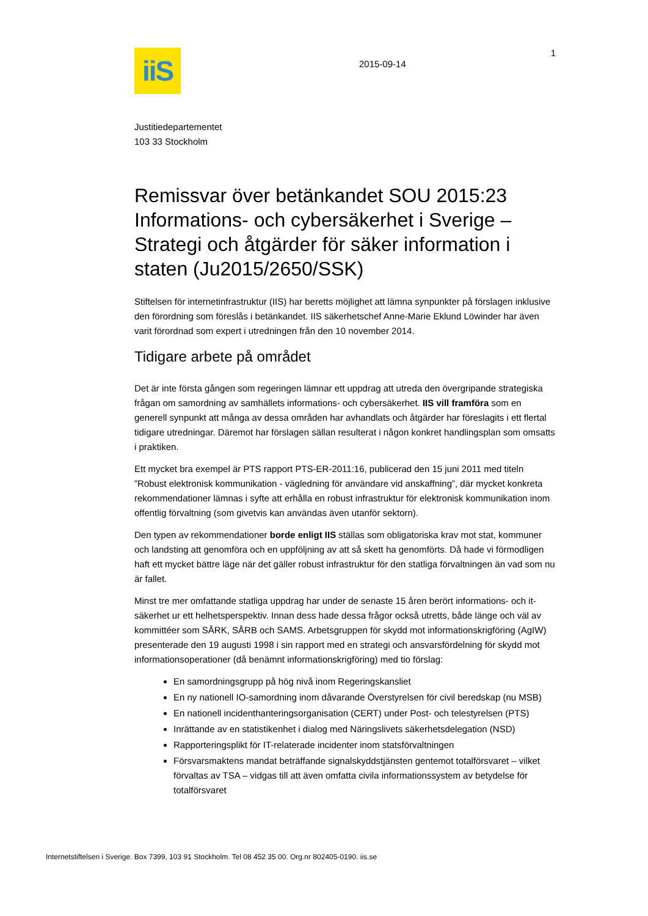iiS
2015-09-14
1
Justitiedepartementet
103 33 Stockholm
Remissvar över betänkandet SOU 2015:23 Informations- och cybersäkerhet i Sverige – Strategi och åtgärder för säker information i staten (Ju2015/2650/SSK)
Stiftelsen för internetinfrastruktur (IIS) har beretts möjlighet att lämna synpunkter på förslagen inklusive den förordning som föreslås i betänkandet. IIS säkerhetschef Anne-Marie Eklund Löwinder har även varit förordnad som expert i utredningen från den 10 november 2014.
Tidigare arbete på området
Det är inte första gången som regeringen lämnar ett uppdrag att utreda den övergripande strategiska frågan om samordning av samhällets informations- och cybersäkerhet. IIS vill framföra som en generell synpunkt att många av dessa områden har avhandlats och åtgärder har föreslagits i ett flertal tidigare utredningar. Däremot har förslagen sällan resulterat i någon konkret handlingsplan som omsatts i praktiken.
Ett mycket bra exempel är PTS rapport PTS-ER-2011:16, publicerad den 15 juni 2011 med titeln ”Robust elektronisk kommunikation - vägledning för användare vid anskaffning”, där mycket konkreta rekommendationer lämnas i syfte att erhålla en robust infrastruktur för elektronisk kommunikation inom offentlig förvaltning (som givetvis kan användas även utanför sektorn).
Den typen av rekommendationer borde enligt IIS ställas som obligatoriska krav mot stat, kommuner och landsting att genomföra och en uppföljning av att så skett ha genomförts. Då hade vi förmodligen haft ett mycket bättre läge när det gäller robust infrastruktur för den statliga förvaltningen än vad som nu är fallet.
Minst tre mer omfattande statliga uppdrag har under de senaste 15 åren berört informations- och it-säkerhet ur ett helhetsperspektiv. Innan dess hade dessa frågor också utretts, både länge och väl av kommittéer som SÅRK, SÅRB och SAMS. Arbetsgruppen för skydd mot informationskrigföring (AgIW) presenterade den 19 augusti 1998 i sin rapport med en strategi och ansvarsfördelning för skydd mot informationsoperationer (då benämnt informationskrigföring) med tio förslag:
En samordningsgrupp på hög nivå inom Regeringskansliet
En ny nationell IO-samordning inom dåvarande Överstyrelsen för civil beredskap (nu MSB)
En nationell incidenthanteringsorganisation (CERT) under Post- och telestyrelsen (PTS)
Inrättande av en statistikenhet i dialog med Näringslivets säkerhetsdelegation (NSD)
Rapporteringsplikt för IT-relaterade incidenter inom statsförvaltningen
Försvarsmaktens mandat beträffande signalskyddstjänsten gentemot totalförsvaret – vilket förvaltas av TSA – vidgas till att även omfatta civila informationssystem av betydelse för totalförsvaret
Internetstiftelsen i Sverige. Box 7399, 103 91 Stockholm. Tel 08 452 35 00. Org.nr 802405-0190. iis.se